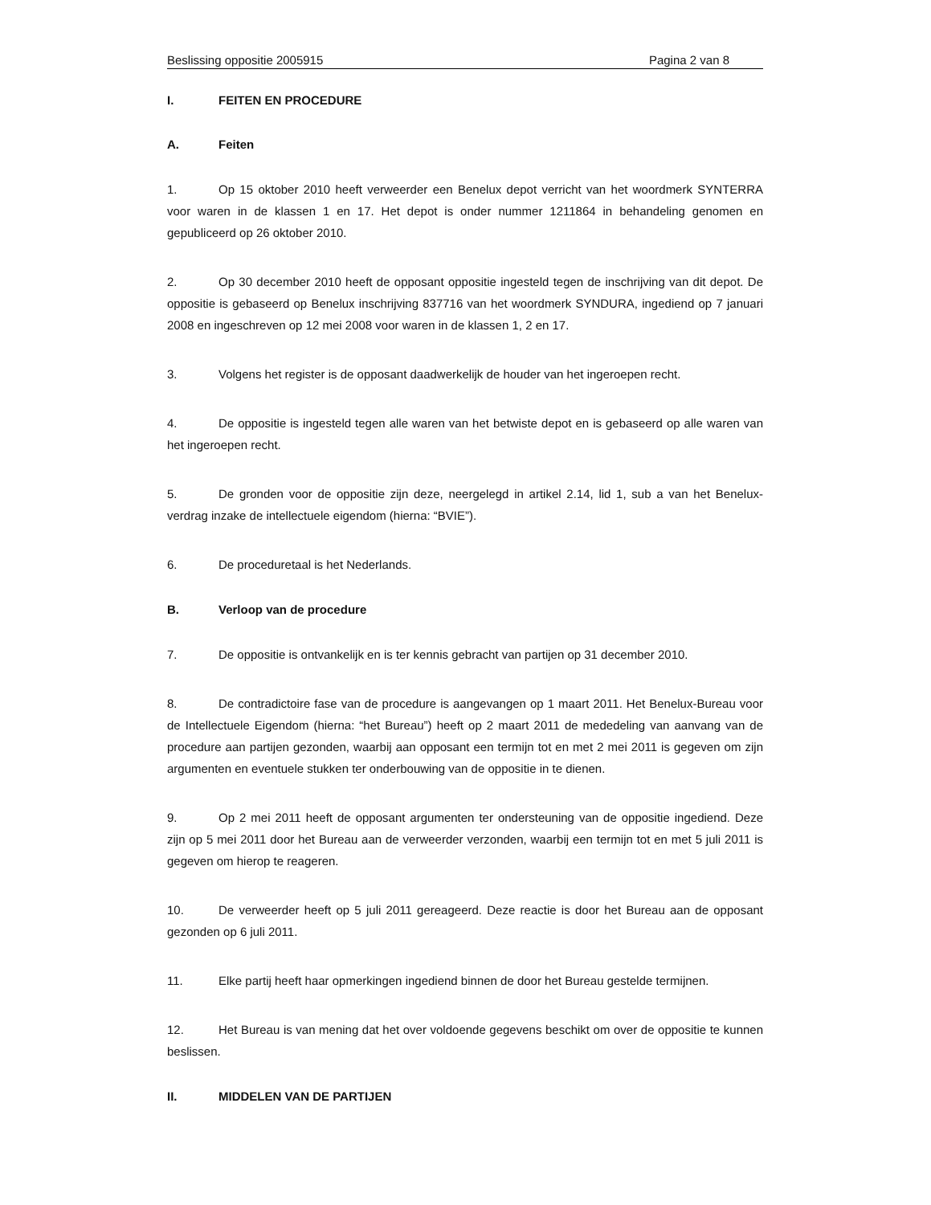Beslissing oppositie 2005915 Pagina 2 van 8
I. FEITEN EN PROCEDURE
A. Feiten
1. Op 15 oktober 2010 heeft verweerder een Benelux depot verricht van het woordmerk SYNTERRA voor waren in de klassen 1 en 17. Het depot is onder nummer 1211864 in behandeling genomen en gepubliceerd op 26 oktober 2010.
2. Op 30 december 2010 heeft de opposant oppositie ingesteld tegen de inschrijving van dit depot. De oppositie is gebaseerd op Benelux inschrijving 837716 van het woordmerk SYNDURA, ingediend op 7 januari 2008 en ingeschreven op 12 mei 2008 voor waren in de klassen 1, 2 en 17.
3. Volgens het register is de opposant daadwerkelijk de houder van het ingeroepen recht.
4. De oppositie is ingesteld tegen alle waren van het betwiste depot en is gebaseerd op alle waren van het ingeroepen recht.
5. De gronden voor de oppositie zijn deze, neergelegd in artikel 2.14, lid 1, sub a van het Benelux-verdrag inzake de intellectuele eigendom (hierna: “BVIE”).
6. De proceduretaal is het Nederlands.
B. Verloop van de procedure
7. De oppositie is ontvankelijk en is ter kennis gebracht van partijen op 31 december 2010.
8. De contradictoire fase van de procedure is aangevangen op 1 maart 2011. Het Benelux-Bureau voor de Intellectuele Eigendom (hierna: “het Bureau”) heeft op 2 maart 2011 de mededeling van aanvang van de procedure aan partijen gezonden, waarbij aan opposant een termijn tot en met 2 mei 2011 is gegeven om zijn argumenten en eventuele stukken ter onderbouwing van de oppositie in te dienen.
9. Op 2 mei 2011 heeft de opposant argumenten ter ondersteuning van de oppositie ingediend. Deze zijn op 5 mei 2011 door het Bureau aan de verweerder verzonden, waarbij een termijn tot en met 5 juli 2011 is gegeven om hierop te reageren.
10. De verweerder heeft op 5 juli 2011 gereageerd. Deze reactie is door het Bureau aan de opposant gezonden op 6 juli 2011.
11. Elke partij heeft haar opmerkingen ingediend binnen de door het Bureau gestelde termijnen.
12. Het Bureau is van mening dat het over voldoende gegevens beschikt om over de oppositie te kunnen beslissen.
II. MIDDELEN VAN DE PARTIJEN